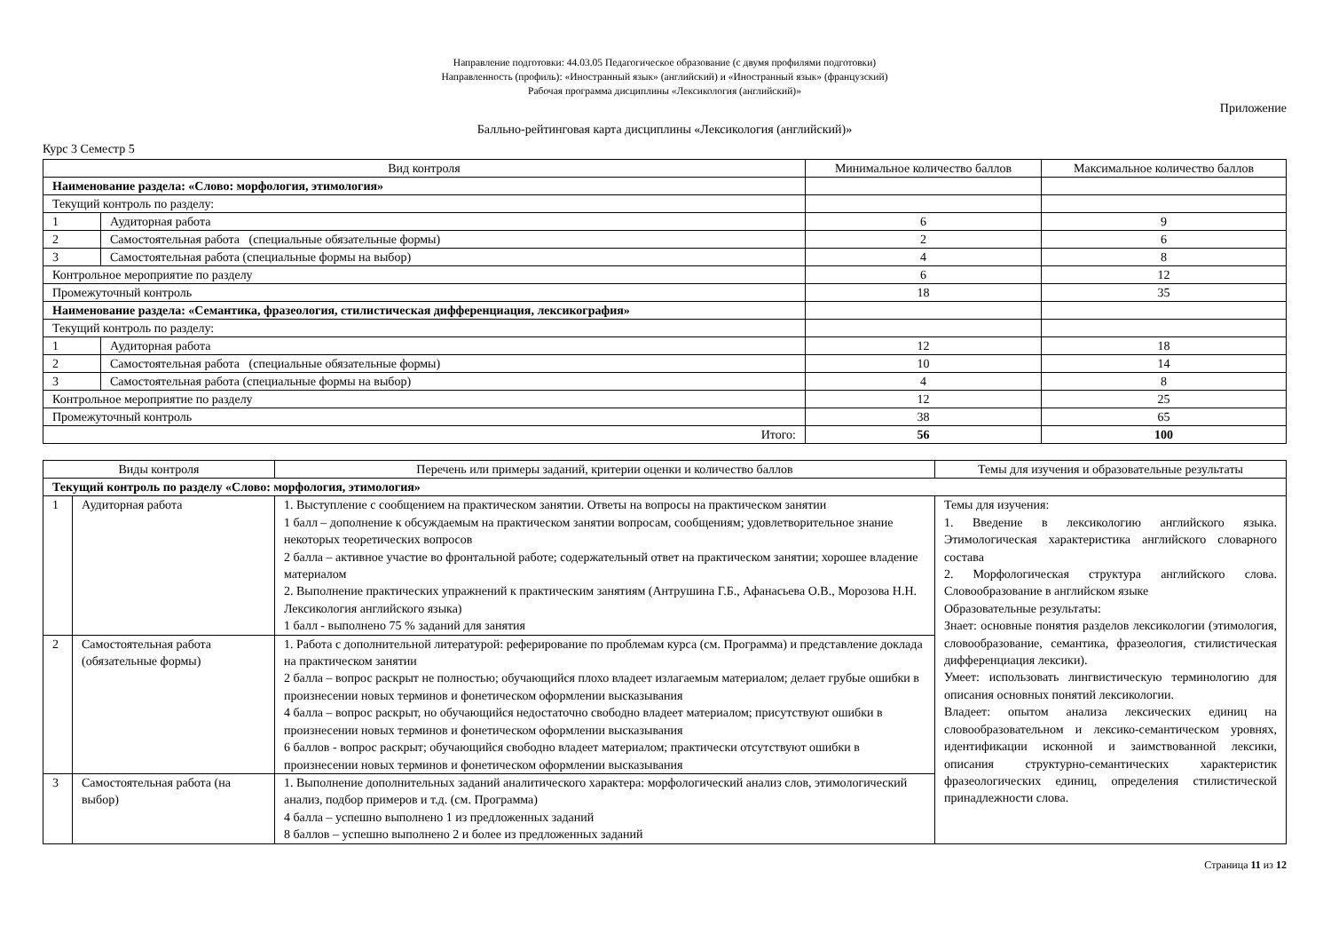Направление подготовки: 44.03.05 Педагогическое образование (с двумя профилями подготовки)
Направленность (профиль): «Иностранный язык» (английский) и «Иностранный язык» (французский)
Рабочая программа дисциплины «Лексикология (английский)»
Приложение
Балльно-рейтинговая карта дисциплины «Лексикология (английский)»
Курс 3 Семестр 5
| Вид контроля | | Минимальное количество баллов | Максимальное количество баллов |
| --- | --- | --- | --- |
| Наименование раздела: «Слово: морфология, этимология» | | | |
| Текущий контроль по разделу: | | | |
| 1 | Аудиторная работа | 6 | 9 |
| 2 | Самостоятельная работа (специальные обязательные формы) | 2 | 6 |
| 3 | Самостоятельная работа (специальные формы на выбор) | 4 | 8 |
| Контрольное мероприятие по разделу | | 6 | 12 |
| Промежуточный контроль | | 18 | 35 |
| Наименование раздела: «Семантика, фразеология, стилистическая дифференциация, лексикография» | | | |
| Текущий контроль по разделу: | | | |
| 1 | Аудиторная работа | 12 | 18 |
| 2 | Самостоятельная работа (специальные обязательные формы) | 10 | 14 |
| 3 | Самостоятельная работа (специальные формы на выбор) | 4 | 8 |
| Контрольное мероприятие по разделу | | 12 | 25 |
| Промежуточный контроль | | 38 | 65 |
| Итого: | | 56 | 100 |
| Виды контроля | | Перечень или примеры заданий, критерии оценки и количество баллов | Темы для изучения и образовательные результаты |
| --- | --- | --- | --- |
| Текущий контроль по разделу «Слово: морфология, этимология» | | | |
| 1 | Аудиторная работа | 1. Выступление с сообщением на практическом занятии. Ответы на вопросы на практическом занятии 1 балл – дополнение к обсуждаемым на практическом занятии вопросам, сообщениям; удовлетворительное знание некоторых теоретических вопросов 2 балла – активное участие во фронтальной работе; содержательный ответ на практическом занятии; хорошее владение материалом 2. Выполнение практических упражнений к практическим занятиям (Антрушина Г.Б., Афанасьева О.В., Морозова Н.Н. Лексикология английского языка) 1 балл - выполнено 75 % заданий для занятия | Темы для изучения: 1. Введение в лексикологию английского языка. Этимологическая характеристика английского словарного состава 2. Морфологическая структура английского слова. Словообразование в английском языке Образовательные результаты: Знает: основные понятия разделов лексикологии (этимология, словообразование, семантика, фразеология, стилистическая дифференциация лексики). Умеет: использовать лингвистическую терминологию для описания основных понятий лексикологии. Владеет: опытом анализа лексических единиц на словообразовательном и лексико-семантическом уровнях, идентификации исконной и заимствованной лексики, описания структурно-семантических характеристик фразеологических единиц, определения стилистической принадлежности слова. |
| 2 | Самостоятельная работа (обязательные формы) | 1. Работа с дополнительной литературой: реферирование по проблемам курса (см. Программа) и представление доклада на практическом занятии 2 балла – вопрос раскрыт не полностью; обучающийся плохо владеет излагаемым материалом; делает грубые ошибки в произнесении новых терминов и фонетическом оформлении высказывания 4 балла – вопрос раскрыт, но обучающийся недостаточно свободно владеет материалом; присутствуют ошибки в произнесении новых терминов и фонетическом оформлении высказывания 6 баллов - вопрос раскрыт; обучающийся свободно владеет материалом; практически отсутствуют ошибки в произнесении новых терминов и фонетическом оформлении высказывания | |
| 3 | Самостоятельная работа (на выбор) | 1. Выполнение дополнительных заданий аналитического характера: морфологический анализ слов, этимологический анализ, подбор примеров и т.д. (см. Программа) 4 балла – успешно выполнено 1 из предложенных заданий 8 баллов – успешно выполнено 2 и более из предложенных заданий | |
Страница 11 из 12